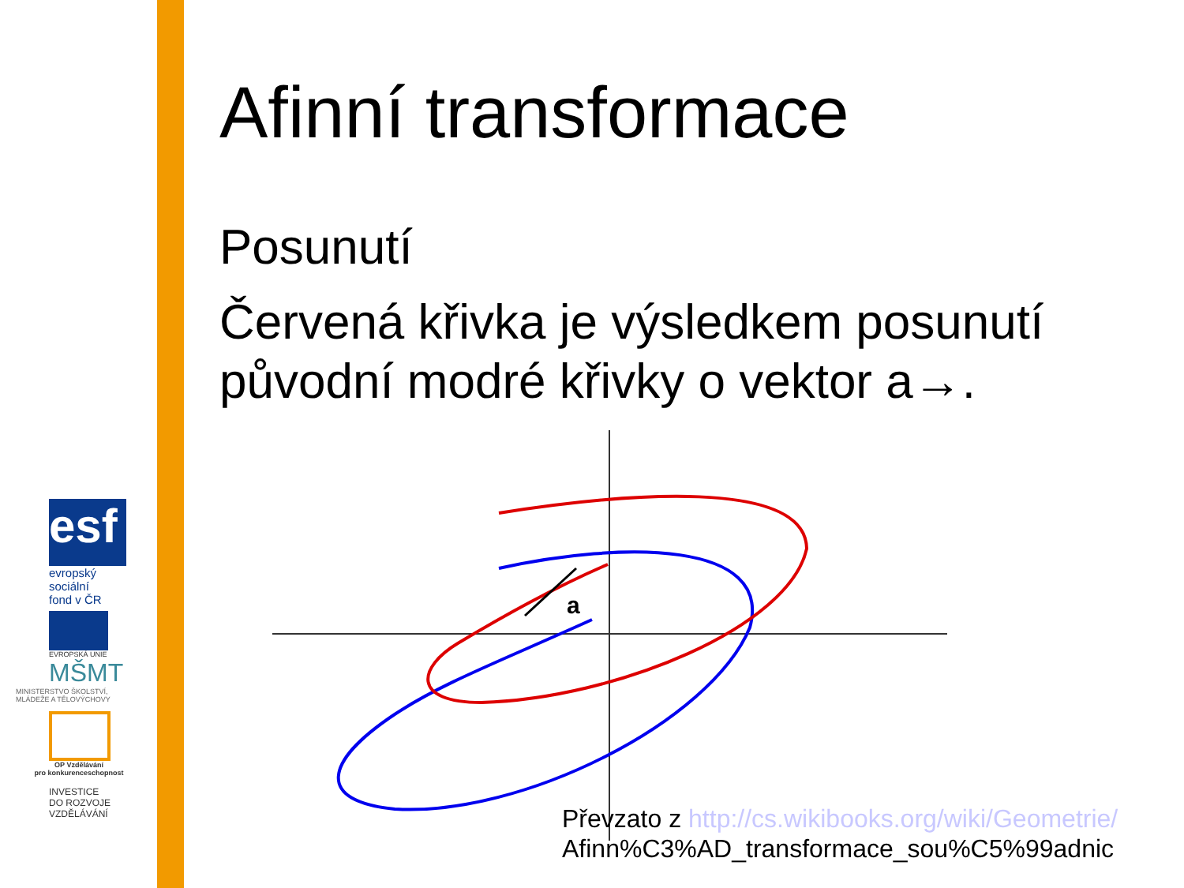esf
evropský
sociální
fond v ČR
EVROPSKÁ UNIE
MŠMT
MINISTERSTVO ŠKOLSTVÍ,
MLÁDEŽE A TĚLOVÝCHOVY
OP Vzdělávání
pro konkurenceschopnost
INVESTICE
DO ROZVOJE
VZDĚLÁVÁNÍ
Afinní transformace
Posunutí
Červená křivka je výsledkem posunutí původní modré křivky o vektor a→.
a
Převzato z http://cs.wikibooks.org/wiki/Geometrie/
Afinn%C3%AD_transformace_sou%C5%99adnic